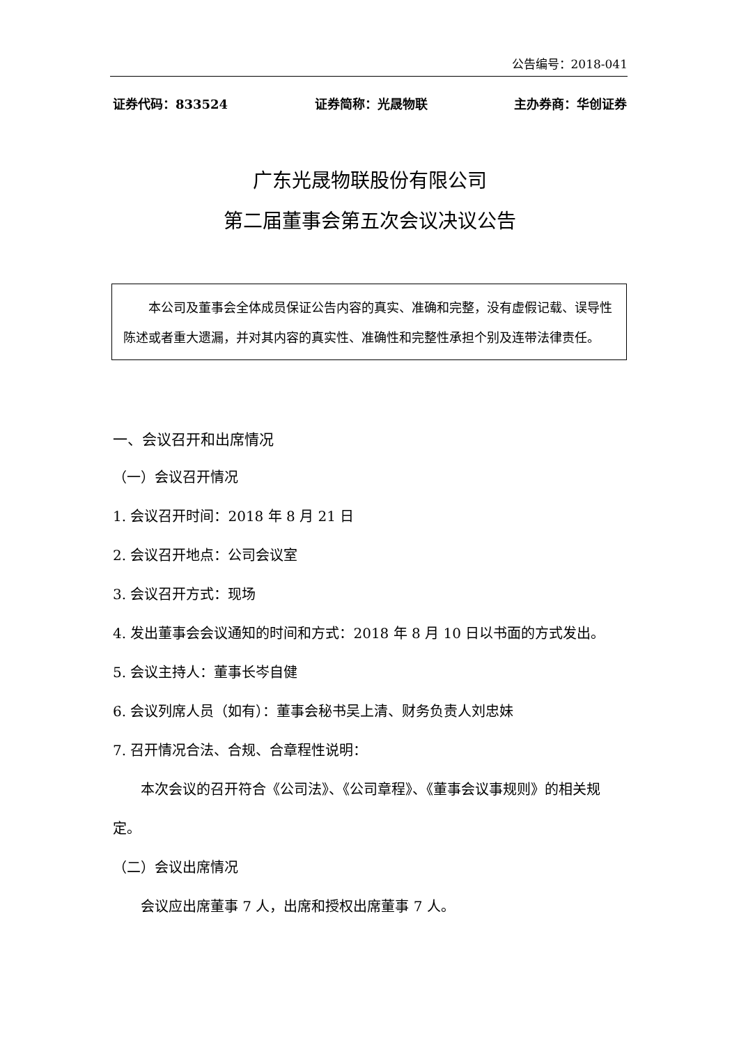公告编号：2018-041
证券代码：833524 证券简称：光晟物联 主办券商：华创证券
广东光晟物联股份有限公司
第二届董事会第五次会议决议公告
本公司及董事会全体成员保证公告内容的真实、准确和完整，没有虚假记载、误导性陈述或者重大遗漏，并对其内容的真实性、准确性和完整性承担个别及连带法律责任。
一、会议召开和出席情况
（一）会议召开情况
1. 会议召开时间：2018 年 8 月 21 日
2. 会议召开地点：公司会议室
3. 会议召开方式：现场
4. 发出董事会会议通知的时间和方式：2018 年 8 月 10 日以书面的方式发出。
5. 会议主持人：董事长岑自健
6. 会议列席人员（如有）：董事会秘书吴上清、财务负责人刘忠妹
7. 召开情况合法、合规、合章程性说明：
本次会议的召开符合《公司法》、《公司章程》、《董事会议事规则》的相关规定。
（二）会议出席情况
会议应出席董事 7 人，出席和授权出席董事 7 人。